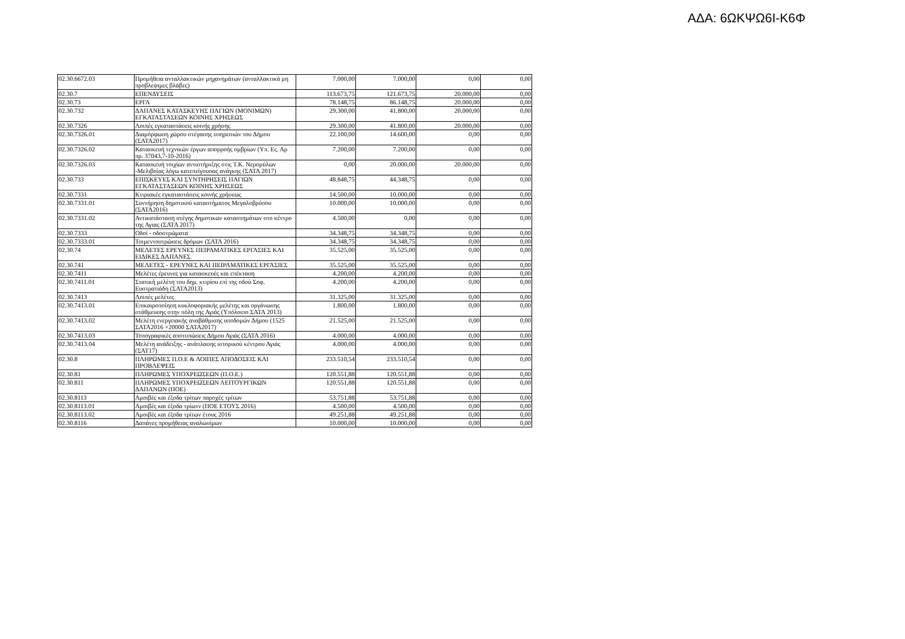ΑΔΑ: 6ΩΚΨΩ6Ι-Κ6Φ
| 02.30.6672.03 | Προμήθεια ανταλλακτικών μηχανημάτων (ανταλλακτικά μη προβλεψιμες βλάβες) | 7.000,00 | 7.000,00 | 0,00 | 0,00 |
| 02.30.7 | ΕΠΕΝΔΥΣΕΙΣ | 113.673,75 | 121.673,75 | 20.000,00 | 0,00 |
| 02.30.73 | ΕΡΓΑ | 78.148,75 | 86.148,75 | 20.000,00 | 0,00 |
| 02.30.732 | ΔΑΠΑΝΕΣ ΚΑΤΑΣΚΕΥΗΣ ΠΑΓΙΩΝ (ΜΟΝΙΜΩΝ) ΕΓΚΑΤΑΣΤΑΣΕΩΝ ΚΟΙΝΗΣ ΧΡΗΣΕΩΣ | 29.300,00 | 41.800,00 | 20.000,00 | 0,00 |
| 02.30.7326 | Λοιπές εγκαταστάσεις κοινής χρήσης | 29.300,00 | 41.800,00 | 20.000,00 | 0,00 |
| 02.30.7326.01 | Διαμόρφωση χώρου στέγασης υπηρεσιών του Δήμου (ΣΑΤΑ2017) | 22.100,00 | 14.600,00 | 0,00 | 0,00 |
| 02.30.7326.02 | Κατασκευή τεχνικών έργων απορροής ομβρίων (Υπ. Ες. Αρ πρ. 37043,7-10-2016) | 7.200,00 | 7.200,00 | 0,00 | 0,00 |
| 02.30.7326.03 | Κατασκευή τοιχίων αντιστήριξης στις Τ.Κ. Νερομύλων -Μελιβοίας λόγω κατεπείγουσας ανάγκης (ΣΑΤΑ 2017) | 0,00 | 20.000,00 | 20.000,00 | 0,00 |
| 02.30.733 | ΕΠΙΣΚΕΥΕΣ ΚΑΙ ΣΥΝΤΗΡΗΣΕΙΣ ΠΑΓΙΩΝ ΕΓΚΑΤΑΣΤΑΣΕΩΝ ΚΟΙΝΗΣ ΧΡΗΣΕΩΣ | 48.848,75 | 44.348,75 | 0,00 | 0,00 |
| 02.30.7331 | Κτιριακές εγκαταστάσεις κοινής χρήσεως | 14.500,00 | 10.000,00 | 0,00 | 0,00 |
| 02.30.7331.01 | Συντήρηση δημοτικού καταστήματος Μεγαλοβρύσου (ΣΑΤΑ2016) | 10.000,00 | 10.000,00 | 0,00 | 0,00 |
| 02.30.7331.02 | Αντικατάσταση στέγης δημοτικων καταστημάτων στο κέντρο της Αγιας (ΣΑΤΑ 2017) | 4.500,00 | 0,00 | 0,00 | 0,00 |
| 02.30.7333 | Οδοί - οδοστρώματα | 34.348,75 | 34.348,75 | 0,00 | 0,00 |
| 02.30.7333.01 | Τσιμεντοστρώσεις δρόμων (ΣΑΤΑ 2016) | 34.348,75 | 34.348,75 | 0,00 | 0,00 |
| 02.30.74 | ΜΕΛΕΤΕΣ ΕΡΕΥΝΕΣ ΠΕΙΡΑΜΑΤΙΚΕΣ ΕΡΓΑΣΙΕΣ ΚΑΙ ΕΙΔΙΚΕΣ ΔΑΠΑΝΕΣ | 35.525,00 | 35.525,00 | 0,00 | 0,00 |
| 02.30.741 | ΜΕΛΕΤΕΣ - ΕΡΕΥΝΕΣ ΚΑΙ ΠΕΙΡΑΜΑΤΙΚΕΣ ΕΡΓΑΣΙΕΣ | 35.525,00 | 35.525,00 | 0,00 | 0,00 |
| 02.30.7411 | Μελέτες έρευνες για κατασκευές και επέκταση | 4.200,00 | 4.200,00 | 0,00 | 0,00 |
| 02.30.7411.01 | Στατική μελέτη του δημ. κτιρίου επί της οδού Σοφ. Ευστρατιάδη (ΣΑΤΑ2013) | 4.200,00 | 4.200,00 | 0,00 | 0,00 |
| 02.30.7413 | Λοιπές μελέτες | 31.325,00 | 31.325,00 | 0,00 | 0,00 |
| 02.30.7413.01 | Επικαιροποίηση κυκλοφοριακής μελέτης και οργάνωσης στάθμευσης στην πόλη της Αγιάς (Υπόλοιπο ΣΑΤΑ 2013) | 1.800,00 | 1.800,00 | 0,00 | 0,00 |
| 02.30.7413.02 | Μελέτη ενεργειακής αναβάθμισης υποδομών Δήμου (1525 ΣΑΤΑ2016 +20000 ΣΑΤΑ2017) | 21.525,00 | 21.525,00 | 0,00 | 0,00 |
| 02.30.7413.03 | Τοπογραφικές αποτυπώσεις Δήμου Αγιάς (ΣΑΤΑ 2016) | 4.000,00 | 4.000,00 | 0,00 | 0,00 |
| 02.30.7413.04 | Μελέτη ανάδειξης - ανάπλασης ιστορικού κέντρου Αγιάς (ΣΑΤ17) | 4.000,00 | 4.000,00 | 0,00 | 0,00 |
| 02.30.8 | ΠΛΗΡΩΜΕΣ Π.Ο.Ε & ΛΟΙΠΕΣ ΑΠΟΔΟΣΕΙΣ ΚΑΙ ΠΡΟΒΛΕΨΕΙΣ | 233.510,54 | 233.510,54 | 0,00 | 0,00 |
| 02.30.81 | ΠΛΗΡΩΜΕΣ ΥΠΟΧΡΕΩΣΕΩΝ (Π.Ο.Ε.) | 120.551,88 | 120.551,88 | 0,00 | 0,00 |
| 02.30.811 | ΠΛΗΡΩΜΕΣ ΥΠΟΧΡΕΩΣΕΩΝ ΛΕΙΤΟΥΡΓΙΚΩΝ ΔΑΠΑΝΩΝ (ΠΟΕ) | 120.551,88 | 120.551,88 | 0,00 | 0,00 |
| 02.30.8113 | Αμοιβές και έξοδα τρίτων παροχές τρίτων | 53.751,88 | 53.751,88 | 0,00 | 0,00 |
| 02.30.8113.01 | Αμοιβές και έξοδα τρίωτν (ΠΟΕ ΕΤΟΥΣ 2016) | 4.500,00 | 4.500,00 | 0,00 | 0,00 |
| 02.30.8113.02 | Αμοιβές και έξοδα τρίτων έτους 2016 | 49.251,88 | 49.251,88 | 0,00 | 0,00 |
| 02.30.8116 | Δαπάνες προμήθειας αναλωσίμων | 10.000,00 | 10.000,00 | 0,00 | 0,00 |